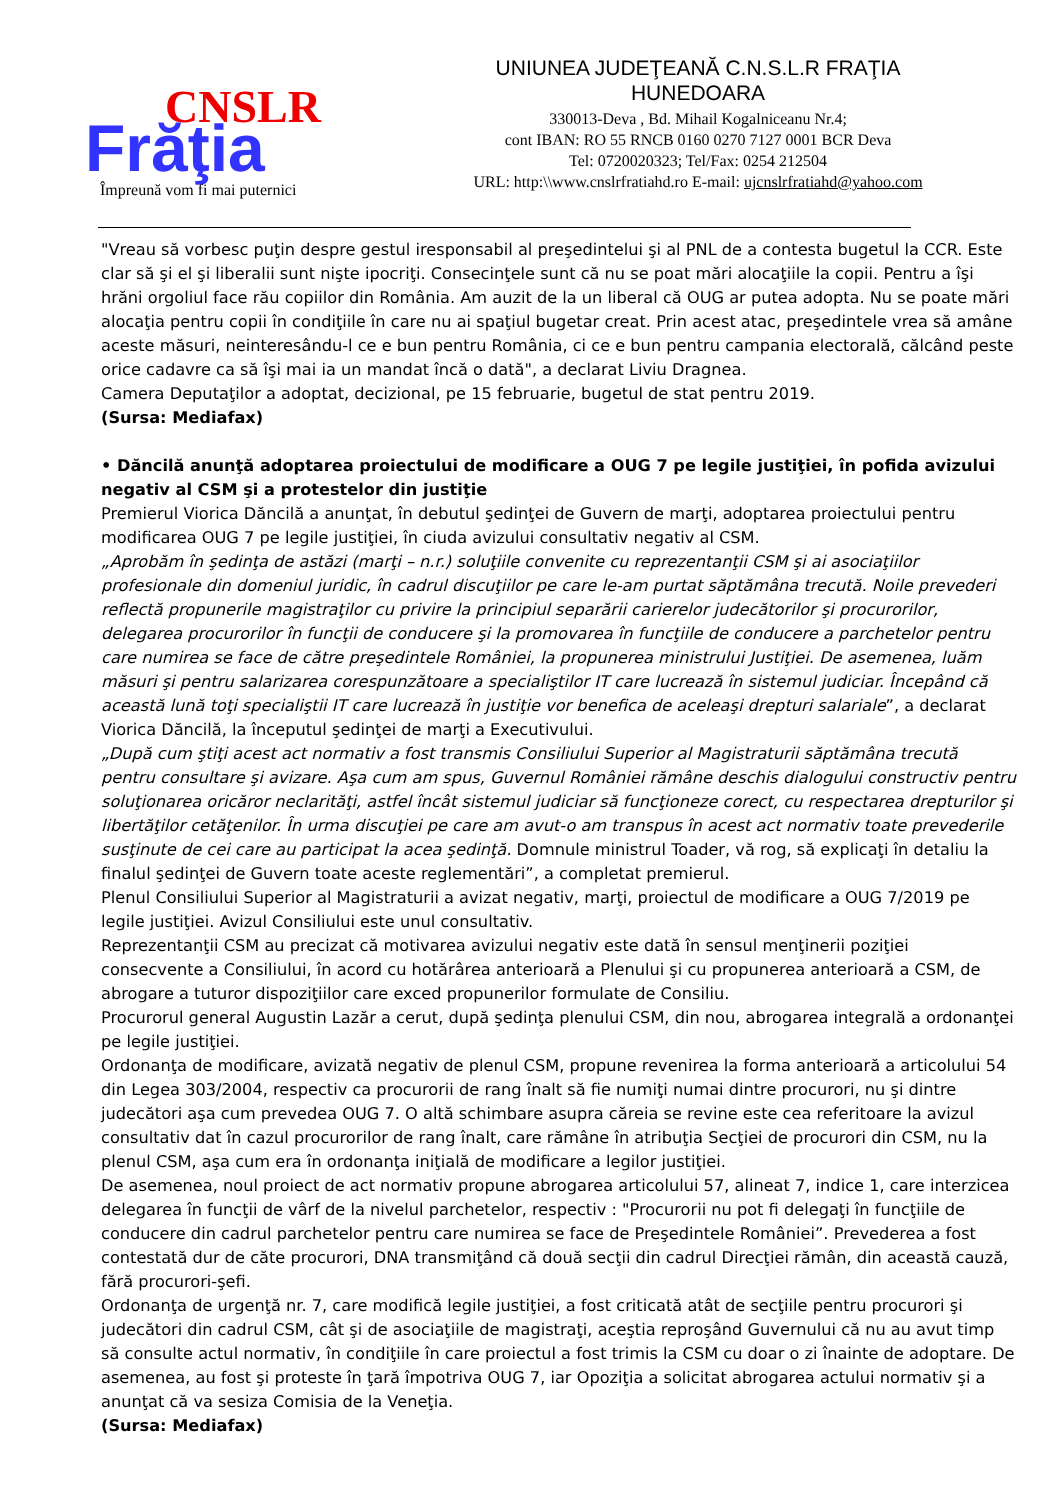CNSLR
Frăţia
Împreună vom fi mai puternici
UNIUNEA JUDEŢEANĂ C.N.S.L.R FRAŢIA
HUNEDOARA
330013-Deva , Bd. Mihail Kogalniceanu Nr.4;
cont IBAN: RO 55 RNCB 0160 0270 7127 0001 BCR Deva
Tel: 0720020323; Tel/Fax: 0254 212504
URL: http:\\www.cnslrfratiahd.ro E-mail: ujcnslrfratiahd@yahoo.com
"Vreau să vorbesc puţin despre gestul iresponsabil al preşedintelui şi al PNL de a contesta bugetul la CCR. Este clar să şi el şi liberalii sunt nişte ipocriţi. Consecinţele sunt că nu se poat mări alocaţiile la copii. Pentru a îşi hrăni orgoliul face rău copiilor din România. Am auzit de la un liberal că OUG ar putea adopta. Nu se poate mări alocaţia pentru copii în condiţiile în care nu ai spaţiul bugetar creat. Prin acest atac, preşedintele vrea să amâne aceste măsuri, neinteresându-l ce e bun pentru România, ci ce e bun pentru campania electorală, călcând peste orice cadavre ca să îşi mai ia un mandat încă o dată", a declarat Liviu Dragnea.
Camera Deputaţilor a adoptat, decizional, pe 15 februarie, bugetul de stat pentru 2019.
(Sursa: Mediafax)
• Dăncilă anunţă adoptarea proiectului de modificare a OUG 7 pe legile justiţiei, în pofida avizului negativ al CSM şi a protestelor din justiţie
Premierul Viorica Dăncilă a anunţat, în debutul şedinţei de Guvern de marţi, adoptarea proiectului pentru modificarea OUG 7 pe legile justiţiei, în ciuda avizului consultativ negativ al CSM.
„Aprobăm în şedinţa de astăzi (marţi – n.r.) soluţiile convenite cu reprezentanţii CSM şi ai asociaţiilor profesionale din domeniul juridic, în cadrul discuţiilor pe care le-am purtat săptămâna trecută. Noile prevederi reflectă propunerile magistraţilor cu privire la principiul separării carierelor judecătorilor şi procurorilor, delegarea procurorilor în funcţii de conducere şi la promovarea în funcţiile de conducere a parchetelor pentru care numirea se face de către preşedintele României, la propunerea ministrului Justiţiei. De asemenea, luăm măsuri şi pentru salarizarea corespunzătoare a specialiştilor IT care lucrează în sistemul judiciar. Începând că această lună toţi specialiştii IT care lucrează în justiţie vor benefica de aceleaşi drepturi salariale”, a declarat Viorica Dăncilă, la începutul şedinţei de marţi a Executivului.
„După cum ştiţi acest act normativ a fost transmis Consiliului Superior al Magistraturii săptămâna trecută pentru consultare şi avizare. Aşa cum am spus, Guvernul României rămâne deschis dialogului constructiv pentru soluţionarea oricăror neclarităţi, astfel încât sistemul judiciar să funcţioneze corect, cu respectarea drepturilor şi libertăţilor cetăţenilor. În urma discuţiei pe care am avut-o am transpus în acest act normativ toate prevederile susţinute de cei care au participat la acea şedinţă. Domnule ministrul Toader, vă rog, să explicaţi în detaliu la finalul şedinţei de Guvern toate aceste reglementări”, a completat premierul.
Plenul Consiliului Superior al Magistraturii a avizat negativ, marţi, proiectul de modificare a OUG 7/2019 pe legile justiţiei. Avizul Consiliului este unul consultativ.
Reprezentanţii CSM au precizat că motivarea avizului negativ este dată în sensul menţinerii poziţiei consecvente a Consiliului, în acord cu hotărârea anterioară a Plenului şi cu propunerea anterioară a CSM, de abrogare a tuturor dispoziţiilor care exced propunerilor formulate de Consiliu.
Procurorul general Augustin Lazăr a cerut, după şedinţa plenului CSM, din nou, abrogarea integrală a ordonanţei pe legile justiţiei.
Ordonanţa de modificare, avizată negativ de plenul CSM, propune revenirea la forma anterioară a articolului 54 din Legea 303/2004, respectiv ca procurorii de rang înalt să fie numiţi numai dintre procurori, nu şi dintre judecători aşa cum prevedea OUG 7. O altă schimbare asupra căreia se revine este cea referitoare la avizul consultativ dat în cazul procurorilor de rang înalt, care rămâne în atribuţia Secţiei de procurori din CSM, nu la plenul CSM, aşa cum era în ordonanţa iniţială de modificare a legilor justiţiei.
De asemenea, noul proiect de act normativ propune abrogarea articolului 57, alineat 7, indice 1, care interzicea delegarea în funcţii de vârf de la nivelul parchetelor, respectiv : "Procurorii nu pot fi delegaţi în funcţiile de conducere din cadrul parchetelor pentru care numirea se face de Preşedintele României”. Prevederea a fost contestată dur de căte procurori, DNA transmiţând că două secţii din cadrul Direcţiei rămân, din această cauză, fără procurori-şefi.
Ordonanţa de urgenţă nr. 7, care modifică legile justiţiei, a fost criticată atât de secţiile pentru procurori şi judecători din cadrul CSM, cât şi de asociaţiile de magistraţi, aceştia reproşând Guvernului că nu au avut timp să consulte actul normativ, în condiţiile în care proiectul a fost trimis la CSM cu doar o zi înainte de adoptare. De asemenea, au fost şi proteste în ţară împotriva OUG 7, iar Opoziţia a solicitat abrogarea actului normativ şi a anunţat că va sesiza Comisia de la Veneţia.
(Sursa: Mediafax)